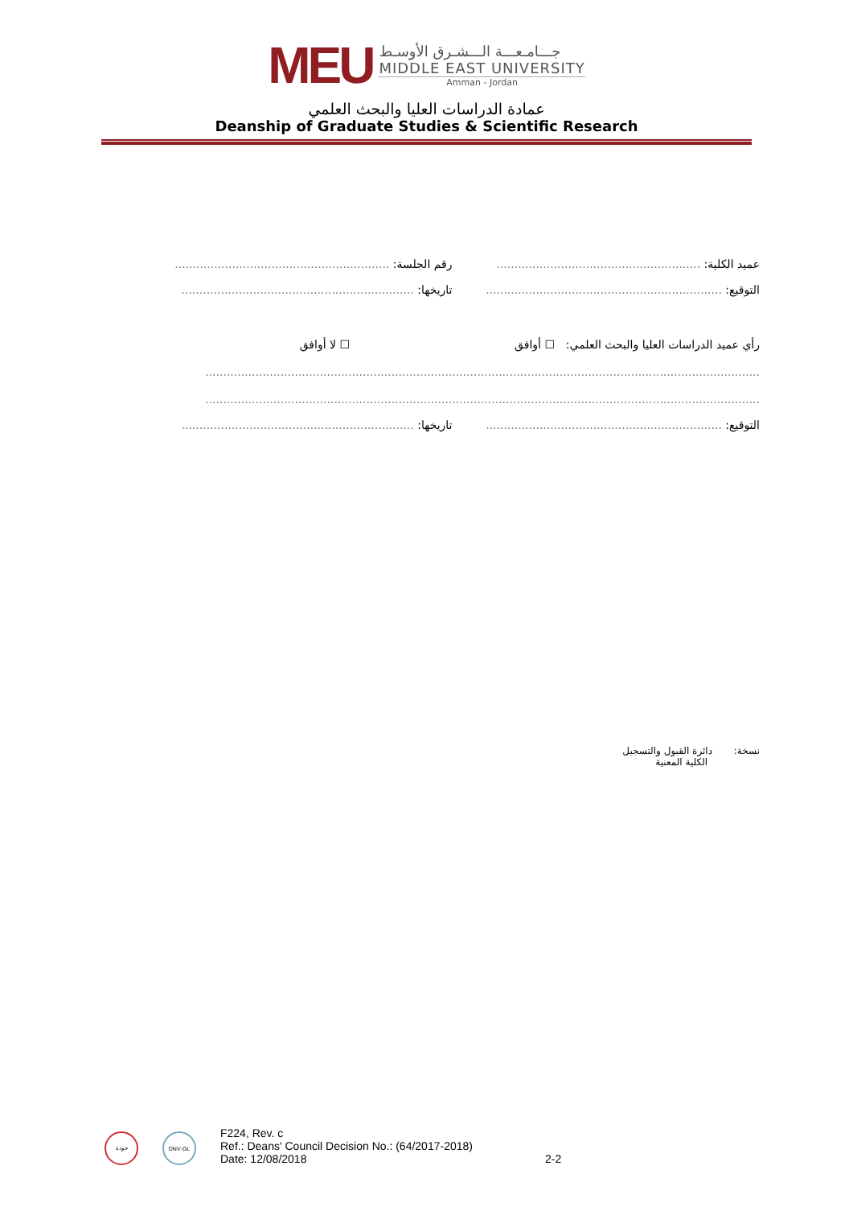MEU
جـــامـعـــة الـــشـرق الأوسـط
MIDDLE EAST UNIVERSITY
Amman - Jordan
عمادة الدراسات العليا والبحث العلمي
Deanship of Graduate Studies & Scientific Research
عميد الكلية: .........................................................
رقم الجلسة: ............................................................
التوقيع: ..................................................................
تاريخها: .................................................................
رأي عميد الدراسات العليا والبحث العلمي:
☐ أوافق ☐ لا أوافق
...........................................................................................................................................................
...........................................................................................................................................................
التوقيع: ..................................................................
تاريخها: .................................................................
نسخة: دائرة القبول والتسجيل
الكلية المعنية
جودة
DNV·GL
F224, Rev. c
Ref.: Deans' Council Decision No.: (64/2017-2018)
Date: 12/08/2018
2-2